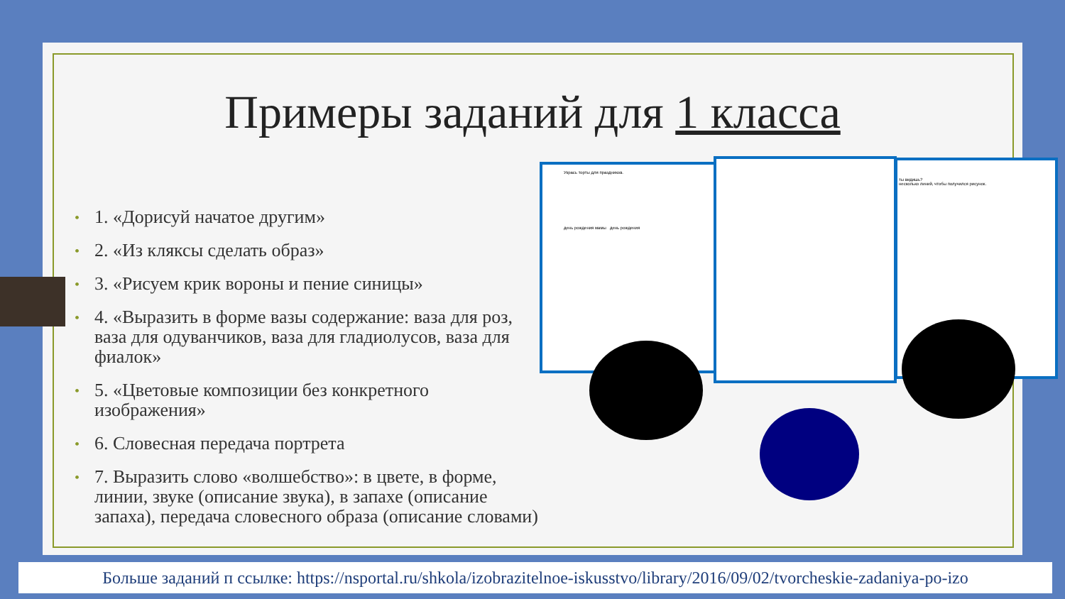Примеры заданий для 1 класса
• 1. «Дорисуй начатое другим»
• 2. «Из кляксы сделать образ»
• 3. «Рисуем крик вороны и пение синицы»
• 4. «Выразить в форме вазы содержание: ваза для роз, ваза для одуванчиков, ваза для гладиолусов, ваза для фиалок»
• 5. «Цветовые композиции без конкретного изображения»
• 6. Словесная передача портрета
• 7. Выразить слово «волшебство»: в цвете, в форме, линии, звуке (описание звука), в запахе (описание запаха), передача словесного образа (описание словами)
Укрась торты для праздников.
день рождения мамы день рождения
ты видишь?
несколько линий, чтобы получился рисунок.
Больше заданий п ссылке: https://nsportal.ru/shkola/izobrazitelnoe-iskusstvo/library/2016/09/02/tvorcheskie-zadaniya-po-izo